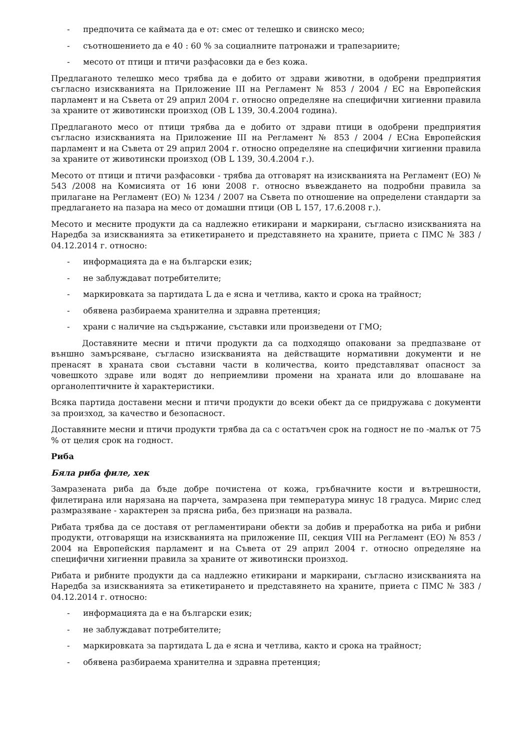- предпочита се каймата да е от: смес от телешко и свинско месо;
- съотношението да е 40 : 60 % за социалните патронажи и трапезариите;
- месото от птици и птичи разфасовки да е без кожа.
Предлаганото телешко месо трябва да е добито от здрави животни, в одобрени предприятия съгласно изискванията на Приложение III на Регламент № 853 / 2004 / ЕС на Европейския парламент и на Съвета от 29 април 2004 г. относно определяне на специфични хигиенни правила за храните от животински произход (ОВ L 139, 30.4.2004 година).
Предлаганото месо от птици трябва да е добито от здрави птици в одобрени предприятия съгласно изискванията на Приложение III на Регламент № 853 / 2004 / ЕСна Европейския парламент и на Съвета от 29 април 2004 г. относно определяне на специфични хигиенни правила за храните от животински произход (ОВ L 139, 30.4.2004 г.).
Месото от птици и птичи разфасовки - трябва да отговарят на изискванията на Регламент (ЕО) № 543 /2008 на Комисията от 16 юни 2008 г. относно въвеждането на подробни правила за прилагане на Регламент (ЕО) № 1234 / 2007 на Съвета по отношение на определени стандарти за предлагането на пазара на месо от домашни птици (ОВ L 157, 17.6.2008 г.).
Месото и месните продукти да са надлежно етикирани и маркирани, съгласно изискванията на Наредба за изискванията за етикетирането и представянето на храните, приета с ПМС № 383 / 04.12.2014 г. относно:
- информацията да е на български език;
- не заблуждават потребителите;
- маркировката за партидата L да е ясна и четлива, както и срока на трайност;
- обявена разбираема хранителна и здравна претенция;
- храни с наличие на съдържание, съставки или произведени от ГМО;
Доставяните месни и птичи продукти да са подходящо опаковани за предпазване от външно замърсяване, съгласно изискванията на действащите нормативни документи и не пренасят в храната свои съставни части в количества, които представляват опасност за човешкото здраве или водят до неприемливи промени на храната или до влошаване на органолептичните ѝ характеристики.
Всяка партида доставени месни и птичи продукти до всеки обект да се придружава с документи за произход, за качество и безопасност.
Доставяните месни и птичи продукти трябва да са с остатъчен срок на годност не по -малък от 75 % от целия срок на годност.
Риба
Бяла риба филе, хек
Замразената риба да бъде добре почистена от кожа, гръбначните кости и вътрешности, филетирана или нарязана на парчета, замразена при температура минус 18 градуса. Мирис след размразяване - характерен за прясна риба, без признаци на развала.
Рибата трябва да се доставя от регламентирани обекти за добив и преработка на риба и рибни продукти, отговарящи на изискванията на приложение III, секция VIII на Регламент (ЕО) № 853 / 2004 на Европейския парламент и на Съвета от 29 април 2004 г. относно определяне на специфични хигиенни правила за храните от животински произход.
Рибата и рибните продукти да са надлежно етикирани и маркирани, съгласно изискванията на Наредба за изискванията за етикетирането и представянето на храните, приета с ПМС № 383 / 04.12.2014 г. относно:
- информацията да е на български език;
- не заблуждават потребителите;
- маркировката за партидата L да е ясна и четлива, както и срока на трайност;
- обявена разбираема хранителна и здравна претенция;